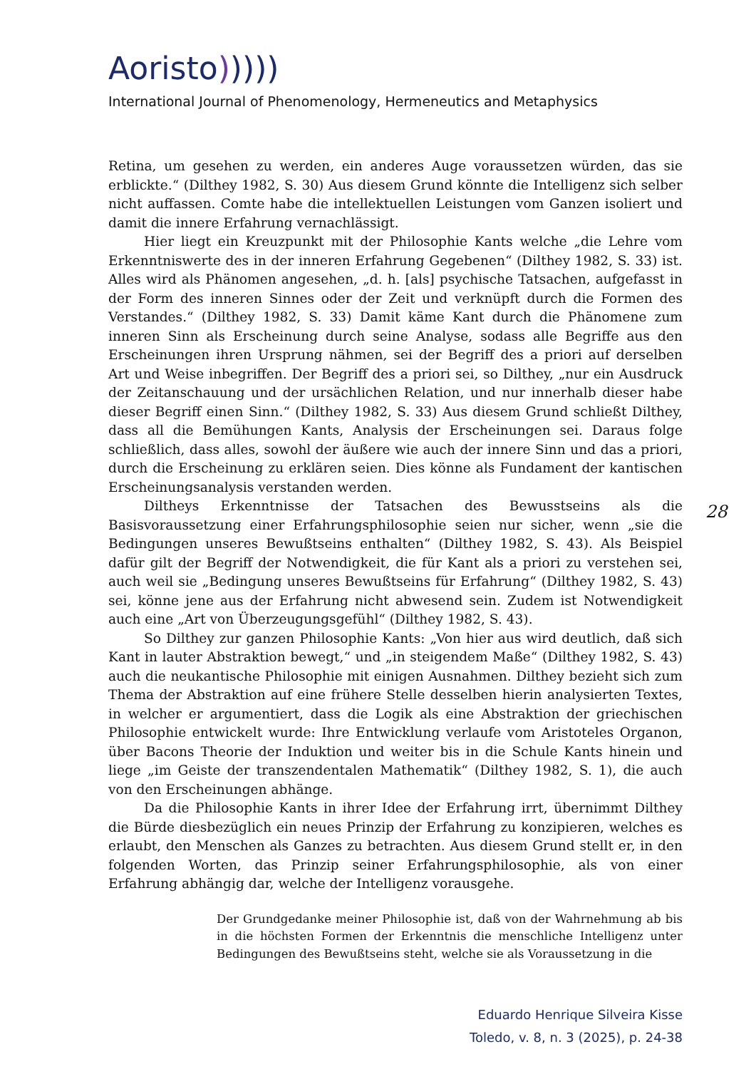Aoristo)))))
International Journal of Phenomenology, Hermeneutics and Metaphysics
Retina, um gesehen zu werden, ein anderes Auge voraussetzen würden, das sie erblickte.“ (Dilthey 1982, S. 30) Aus diesem Grund könnte die Intelligenz sich selber nicht auffassen. Comte habe die intellektuellen Leistungen vom Ganzen isoliert und damit die innere Erfahrung vernachlässigt.
Hier liegt ein Kreuzpunkt mit der Philosophie Kants welche „die Lehre vom Erkenntniswerte des in der inneren Erfahrung Gegebenen“ (Dilthey 1982, S. 33) ist. Alles wird als Phänomen angesehen, „d. h. [als] psychische Tatsachen, aufgefasst in der Form des inneren Sinnes oder der Zeit und verknüpft durch die Formen des Verstandes.“ (Dilthey 1982, S. 33) Damit käme Kant durch die Phänomene zum inneren Sinn als Erscheinung durch seine Analyse, sodass alle Begriffe aus den Erscheinungen ihren Ursprung nähmen, sei der Begriff des a priori auf derselben Art und Weise inbegriffen. Der Begriff des a priori sei, so Dilthey, „nur ein Ausdruck der Zeitanschauung und der ursächlichen Relation, und nur innerhalb dieser habe dieser Begriff einen Sinn.“ (Dilthey 1982, S. 33) Aus diesem Grund schließt Dilthey, dass all die Bemühungen Kants, Analysis der Erscheinungen sei. Daraus folge schließlich, dass alles, sowohl der äußere wie auch der innere Sinn und das a priori, durch die Erscheinung zu erklären seien. Dies könne als Fundament der kantischen Erscheinungsanalysis verstanden werden.
Diltheys Erkenntnisse der Tatsachen des Bewusstseins als die Basisvoraussetzung einer Erfahrungsphilosophie seien nur sicher, wenn „sie die Bedingungen unseres Bewußtseins enthalten“ (Dilthey 1982, S. 43). Als Beispiel dafür gilt der Begriff der Notwendigkeit, die für Kant als a priori zu verstehen sei, auch weil sie „Bedingung unseres Bewußtseins für Erfahrung“ (Dilthey 1982, S. 43) sei, könne jene aus der Erfahrung nicht abwesend sein. Zudem ist Notwendigkeit auch eine „Art von Überzeugungsgefühl“ (Dilthey 1982, S. 43).
So Dilthey zur ganzen Philosophie Kants: „Von hier aus wird deutlich, daß sich Kant in lauter Abstraktion bewegt,“ und „in steigendem Maße“ (Dilthey 1982, S. 43) auch die neukantische Philosophie mit einigen Ausnahmen. Dilthey bezieht sich zum Thema der Abstraktion auf eine frühere Stelle desselben hierin analysierten Textes, in welcher er argumentiert, dass die Logik als eine Abstraktion der griechischen Philosophie entwickelt wurde: Ihre Entwicklung verlaufe vom Aristoteles Organon, über Bacons Theorie der Induktion und weiter bis in die Schule Kants hinein und liege „im Geiste der transzendentalen Mathematik“ (Dilthey 1982, S. 1), die auch von den Erscheinungen abhänge.
Da die Philosophie Kants in ihrer Idee der Erfahrung irrt, übernimmt Dilthey die Bürde diesbezüglich ein neues Prinzip der Erfahrung zu konzipieren, welches es erlaubt, den Menschen als Ganzes zu betrachten. Aus diesem Grund stellt er, in den folgenden Worten, das Prinzip seiner Erfahrungsphilosophie, als von einer Erfahrung abhängig dar, welche der Intelligenz vorausgehe.
Der Grundgedanke meiner Philosophie ist, daß von der Wahrnehmung ab bis in die höchsten Formen der Erkenntnis die menschliche Intelligenz unter Bedingungen des Bewußtseins steht, welche sie als Voraussetzung in die
28
Eduardo Henrique Silveira Kisse
Toledo, v. 8, n. 3 (2025), p. 24-38